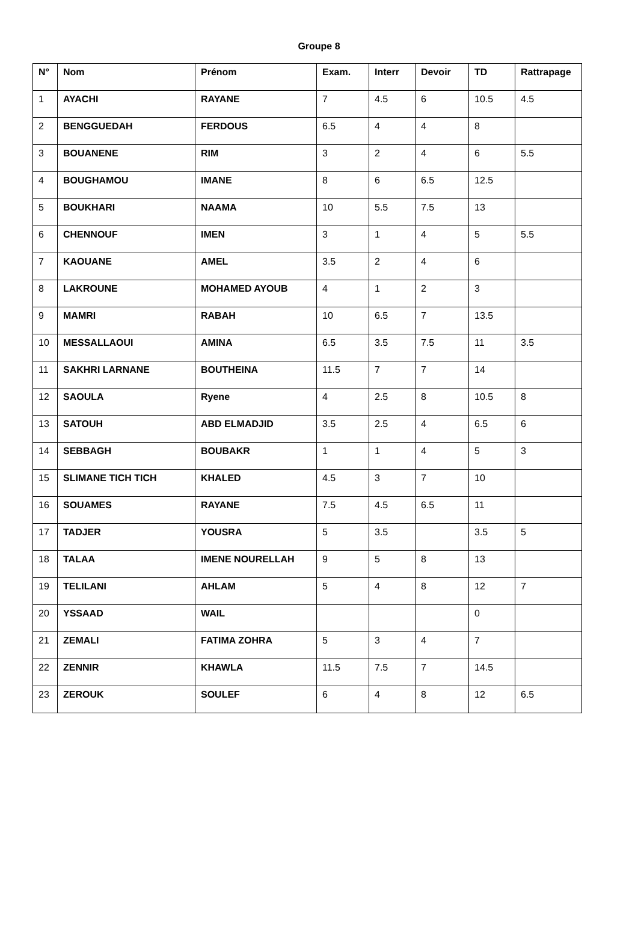Groupe 8
| N° | Nom | Prénom | Exam. | Interr | Devoir | TD | Rattrapage |
| --- | --- | --- | --- | --- | --- | --- | --- |
| 1 | AYACHI | RAYANE | 7 | 4.5 | 6 | 10.5 | 4.5 |
| 2 | BENGGUEDAH | FERDOUS | 6.5 | 4 | 4 | 8 | |
| 3 | BOUANENE | RIM | 3 | 2 | 4 | 6 | 5.5 |
| 4 | BOUGHAMOU | IMANE | 8 | 6 | 6.5 | 12.5 | |
| 5 | BOUKHARI | NAAMA | 10 | 5.5 | 7.5 | 13 | |
| 6 | CHENNOUF | IMEN | 3 | 1 | 4 | 5 | 5.5 |
| 7 | KAOUANE | AMEL | 3.5 | 2 | 4 | 6 | |
| 8 | LAKROUNE | MOHAMED AYOUB | 4 | 1 | 2 | 3 | |
| 9 | MAMRI | RABAH | 10 | 6.5 | 7 | 13.5 | |
| 10 | MESSALLAOUI | AMINA | 6.5 | 3.5 | 7.5 | 11 | 3.5 |
| 11 | SAKHRI LARNANE | BOUTHEINA | 11.5 | 7 | 7 | 14 | |
| 12 | SAOULA | Ryene | 4 | 2.5 | 8 | 10.5 | 8 |
| 13 | SATOUH | ABD ELMADJID | 3.5 | 2.5 | 4 | 6.5 | 6 |
| 14 | SEBBAGH | BOUBAKR | 1 | 1 | 4 | 5 | 3 |
| 15 | SLIMANE TICH TICH | KHALED | 4.5 | 3 | 7 | 10 | |
| 16 | SOUAMES | RAYANE | 7.5 | 4.5 | 6.5 | 11 | |
| 17 | TADJER | YOUSRA | 5 | 3.5 | | 3.5 | 5 |
| 18 | TALAA | IMENE NOURELLAH | 9 | 5 | 8 | 13 | |
| 19 | TELILANI | AHLAM | 5 | 4 | 8 | 12 | 7 |
| 20 | YSSAAD | WAIL | | | | 0 | |
| 21 | ZEMALI | FATIMA ZOHRA | 5 | 3 | 4 | 7 | |
| 22 | ZENNIR | KHAWLA | 11.5 | 7.5 | 7 | 14.5 | |
| 23 | ZEROUK | SOULEF | 6 | 4 | 8 | 12 | 6.5 |